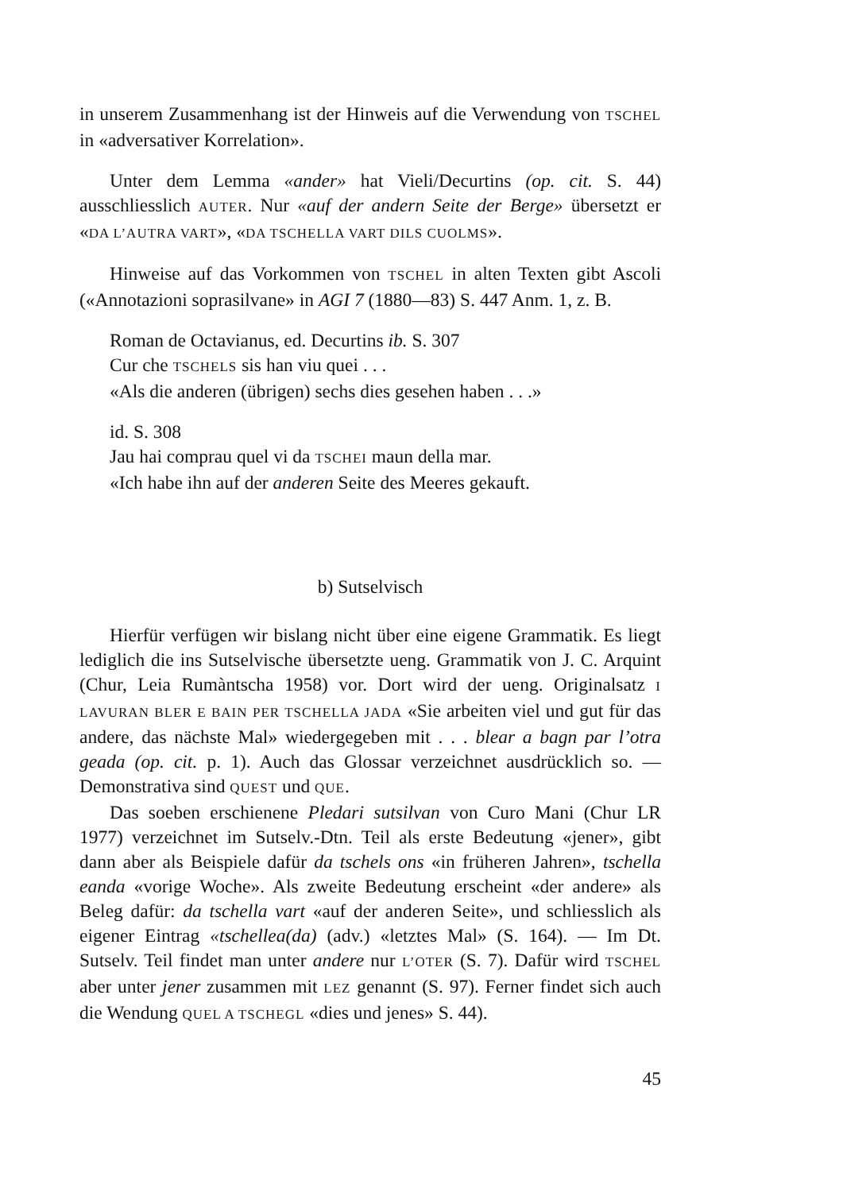in unserem Zusammenhang ist der Hinweis auf die Verwendung von TSCHEL in «adversativer Korrelation».
Unter dem Lemma «ander» hat Vieli/Decurtins (op. cit. S. 44) ausschliesslich AUTER. Nur «auf der andern Seite der Berge» übersetzt er «DA L’AUTRA VART», «DA TSCHELLA VART DILS CUOLMS».
Hinweise auf das Vorkommen von TSCHEL in alten Texten gibt Ascoli («Annotazioni soprasilvane» in AGI 7 (1880—83) S. 447 Anm. 1, z. B.
Roman de Octavianus, ed. Decurtins ib. S. 307
Cur che TSCHELS sis han viu quei . . .
«Als die anderen (übrigen) sechs dies gesehen haben . . .»
id. S. 308
Jau hai comprau quel vi da TSCHEI maun della mar.
«Ich habe ihn auf der anderen Seite des Meeres gekauft.
b) Sutselvisch
Hierfür verfügen wir bislang nicht über eine eigene Grammatik. Es liegt lediglich die ins Sutselvische übersetzte ueng. Grammatik von J. C. Arquint (Chur, Leia Rumàntscha 1958) vor. Dort wird der ueng. Originalsatz I LAVURAN BLER E BAIN PER TSCHELLA JADA «Sie arbeiten viel und gut für das andere, das nächste Mal» wiedergegeben mit . . . blear a bagn par l’otra geada (op. cit. p. 1). Auch das Glossar verzeichnet ausdrücklich so. — Demonstrativa sind QUEST und QUE.
Das soeben erschienene Pledari sutsilvan von Curo Mani (Chur LR 1977) verzeichnet im Sutselv.-Dtn. Teil als erste Bedeutung «jener», gibt dann aber als Beispiele dafür da tschels ons «in früheren Jahren», tschella eanda «vorige Woche». Als zweite Bedeutung erscheint «der andere» als Beleg dafür: da tschella vart «auf der anderen Seite», und schliesslich als eigener Eintrag «tschellea(da) (adv.) «letztes Mal» (S. 164). — Im Dt. Sutselv. Teil findet man unter andere nur L’OTER (S. 7). Dafür wird TSCHEL aber unter jener zusammen mit LEZ genannt (S. 97). Ferner findet sich auch die Wendung QUEL A TSCHEGL «dies und jenes» S. 44).
45